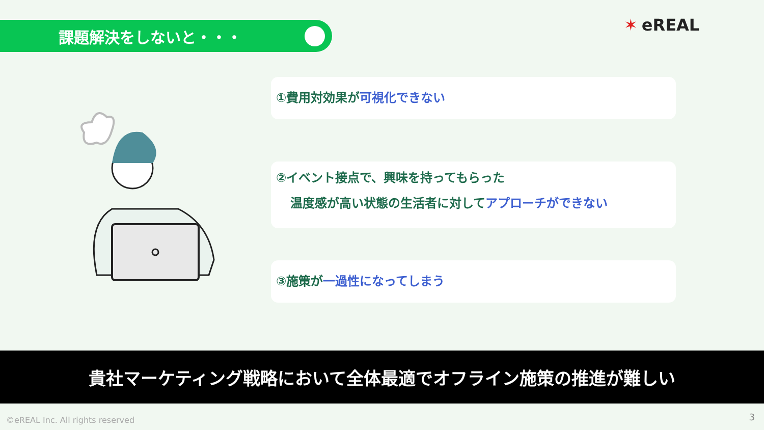課題解決をしないと・・・ ✶ eREAL
①費用対効果が可視化できない
②イベント接点で、興味を持ってもらった
温度感が高い状態の生活者に対してアプローチができない
③施策が一過性になってしまう
貴社マーケティング戦略において全体最適でオフライン施策の推進が難しい
©eREAL Inc. All rights reserved
3